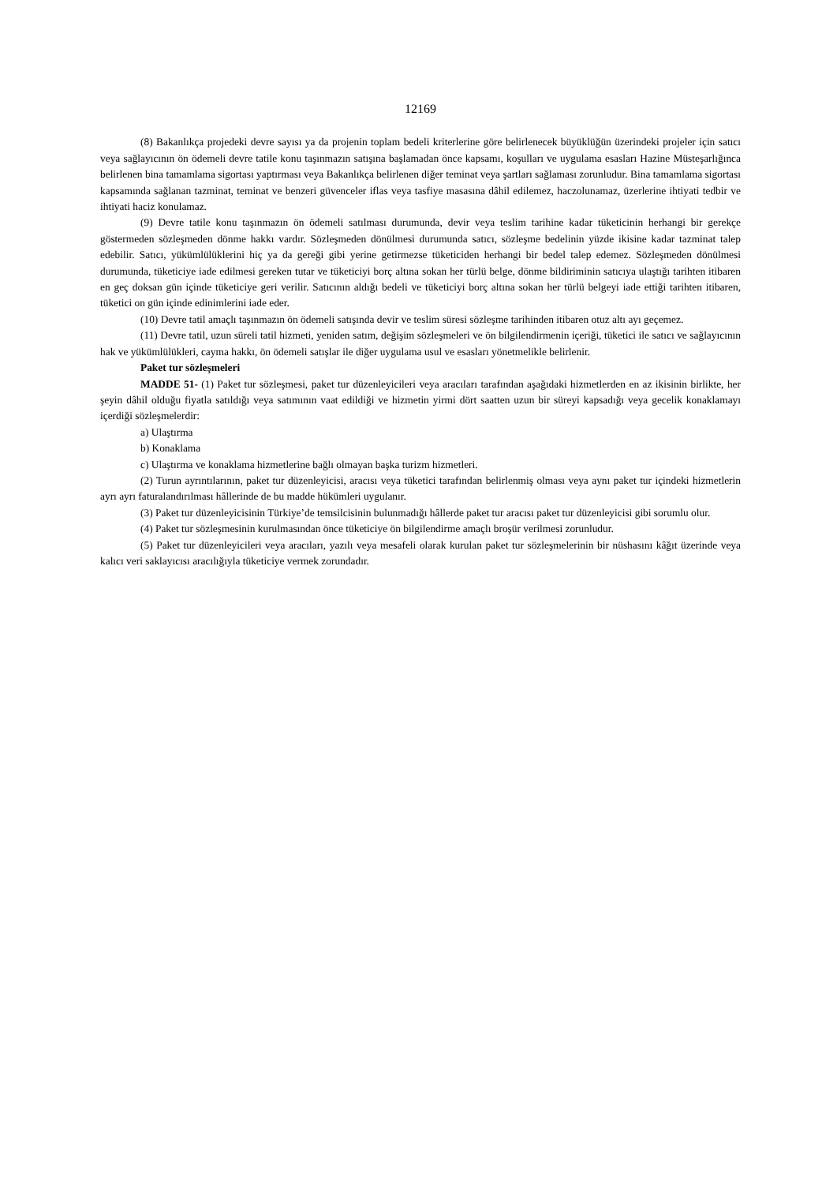12169
(8) Bakanlıkça projedeki devre sayısı ya da projenin toplam bedeli kriterlerine göre belirlenecek büyüklüğün üzerindeki projeler için satıcı veya sağlayıcının ön ödemeli devre tatile konu taşınmazın satışına başlamadan önce kapsamı, koşulları ve uygulama esasları Hazine Müsteşarlığınca belirlenen bina tamamlama sigortası yaptırması veya Bakanlıkça belirlenen diğer teminat veya şartları sağlaması zorunludur. Bina tamamlama sigortası kapsamında sağlanan tazminat, teminat ve benzeri güvenceler iflas veya tasfiye masasına dâhil edilemez, haczolunamaz, üzerlerine ihtiyati tedbir ve ihtiyati haciz konulamaz.
(9) Devre tatile konu taşınmazın ön ödemeli satılması durumunda, devir veya teslim tarihine kadar tüketicinin herhangi bir gerekçe göstermeden sözleşmeden dönme hakkı vardır. Sözleşmeden dönülmesi durumunda satıcı, sözleşme bedelinin yüzde ikisine kadar tazminat talep edebilir. Satıcı, yükümlülüklerini hiç ya da gereği gibi yerine getirmezse tüketiciden herhangi bir bedel talep edemez. Sözleşmeden dönülmesi durumunda, tüketiciye iade edilmesi gereken tutar ve tüketiciyi borç altına sokan her türlü belge, dönme bildiriminin satıcıya ulaştığı tarihten itibaren en geç doksan gün içinde tüketiciye geri verilir. Satıcının aldığı bedeli ve tüketiciyi borç altına sokan her türlü belgeyi iade ettiği tarihten itibaren, tüketici on gün içinde edinimlerini iade eder.
(10) Devre tatil amaçlı taşınmazın ön ödemeli satışında devir ve teslim süresi sözleşme tarihinden itibaren otuz altı ayı geçemez.
(11) Devre tatil, uzun süreli tatil hizmeti, yeniden satım, değişim sözleşmeleri ve ön bilgilendirmenin içeriği, tüketici ile satıcı ve sağlayıcının hak ve yükümlülükleri, cayma hakkı, ön ödemeli satışlar ile diğer uygulama usul ve esasları yönetmelikle belirlenir.
Paket tur sözleşmeleri
MADDE 51- (1) Paket tur sözleşmesi, paket tur düzenleyicileri veya aracıları tarafından aşağıdaki hizmetlerden en az ikisinin birlikte, her şeyin dâhil olduğu fiyatla satıldığı veya satımının vaat edildiği ve hizmetin yirmi dört saatten uzun bir süreyi kapsadığı veya gecelik konaklamayı içerdiği sözleşmelerdir:
a) Ulaştırma
b) Konaklama
c) Ulaştırma ve konaklama hizmetlerine bağlı olmayan başka turizm hizmetleri.
(2) Turun ayrıntılarının, paket tur düzenleyicisi, aracısı veya tüketici tarafından belirlenmiş olması veya aynı paket tur içindeki hizmetlerin ayrı ayrı faturalandırılması hâllerinde de bu madde hükümleri uygulanır.
(3) Paket tur düzenleyicisinin Türkiye’de temsilcisinin bulunmadığı hâllerde paket tur aracısı paket tur düzenleyicisi gibi sorumlu olur.
(4) Paket tur sözleşmesinin kurulmasından önce tüketiciye ön bilgilendirme amaçlı broşür verilmesi zorunludur.
(5) Paket tur düzenleyicileri veya aracıları, yazılı veya mesafeli olarak kurulan paket tur sözleşmelerinin bir nüshasını kâğıt üzerinde veya kalıcı veri saklayıcısı aracılığıyla tüketiciye vermek zorundadır.